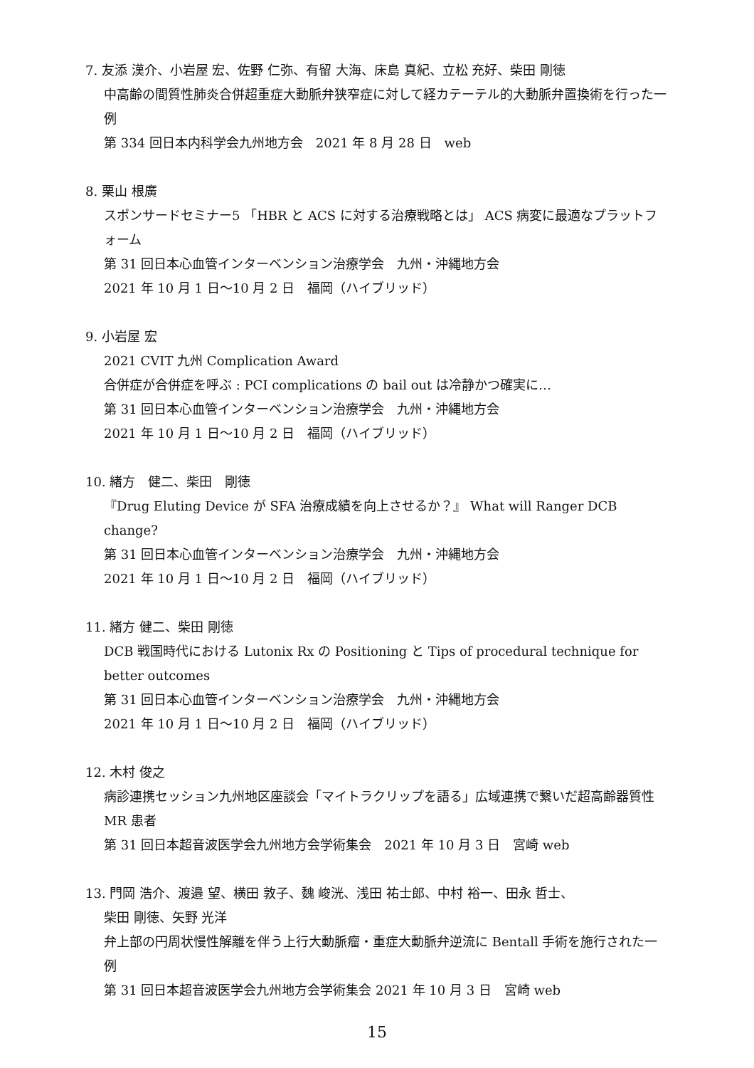7. 友添 漢介、小岩屋 宏、佐野 仁弥、有留 大海、床島 真紀、立松 充好、柴田 剛徳
中高齢の間質性肺炎合併超重症大動脈弁狭窄症に対して経カテーテル的大動脈弁置換術を行った一例
第 334 回日本内科学会九州地方会　2021 年 8 月 28 日　web
8. 栗山 根廣
スポンサードセミナー5 「HBR と ACS に対する治療戦略とは」 ACS 病変に最適なプラットフォーム
第 31 回日本心血管インターベンション治療学会　九州・沖縄地方会
2021 年 10 月 1 日〜10 月 2 日　福岡（ハイブリッド）
9. 小岩屋 宏
2021 CVIT 九州 Complication Award
合併症が合併症を呼ぶ : PCI complications の bail out は冷静かつ確実に…
第 31 回日本心血管インターベンション治療学会　九州・沖縄地方会
2021 年 10 月 1 日〜10 月 2 日　福岡（ハイブリッド）
10. 緒方　健二、柴田　剛徳
『Drug Eluting Device が SFA 治療成績を向上させるか？』 What will Ranger DCB change?
第 31 回日本心血管インターベンション治療学会　九州・沖縄地方会
2021 年 10 月 1 日〜10 月 2 日　福岡（ハイブリッド）
11. 緒方 健二、柴田 剛徳
DCB 戦国時代における Lutonix Rx の Positioning と Tips of procedural technique for better outcomes
第 31 回日本心血管インターベンション治療学会　九州・沖縄地方会
2021 年 10 月 1 日〜10 月 2 日　福岡（ハイブリッド）
12. 木村 俊之
病診連携セッション九州地区座談会「マイトラクリップを語る」広域連携で繋いだ超高齢器質性 MR 患者
第 31 回日本超音波医学会九州地方会学術集会　2021 年 10 月 3 日　宮崎 web
13. 門岡 浩介、渡邉 望、横田 敦子、魏 峻洸、浅田 祐士郎、中村 裕一、田永 哲士、
柴田 剛徳、矢野 光洋
弁上部の円周状慢性解離を伴う上行大動脈瘤・重症大動脈弁逆流に Bentall 手術を施行された一例
第 31 回日本超音波医学会九州地方会学術集会 2021 年 10 月 3 日　宮崎 web
15